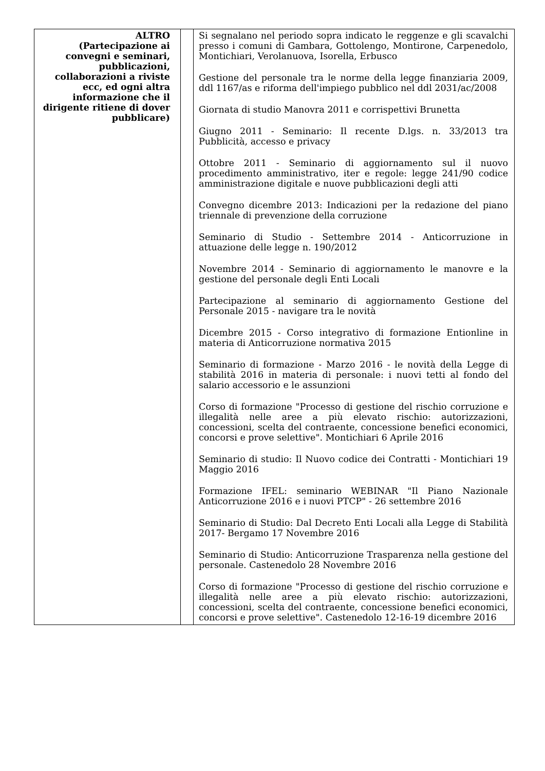| ALTRO (Partecipazione ai convegni e seminari, pubblicazioni, collaborazioni a riviste ecc, ed ogni altra informazione che il dirigente ritiene di dover pubblicare) | | Si segnalano nel periodo sopra indicato le reggenze e gli scavalchi presso i comuni di Gambara, Gottolengo, Montirone, Carpenedolo, Montichiari, Verolanuova, Isorella, Erbusco Gestione del personale tra le norme della legge finanziaria 2009, ddl 1167/as e riforma dell'impiego pubblico nel ddl 2031/ac/2008 Giornata di studio Manovra 2011 e corrispettivi Brunetta Giugno 2011 - Seminario: Il recente D.lgs. n. 33/2013 tra Pubblicità, accesso e privacy Ottobre 2011 - Seminario di aggiornamento sul il nuovo procedimento amministrativo, iter e regole: legge 241/90 codice amministrazione digitale e nuove pubblicazioni degli atti Convegno dicembre 2013: Indicazioni per la redazione del piano triennale di prevenzione della corruzione Seminario di Studio - Settembre 2014 - Anticorruzione in attuazione delle legge n. 190/2012 Novembre 2014 - Seminario di aggiornamento le manovre e la gestione del personale degli Enti Locali Partecipazione al seminario di aggiornamento Gestione del Personale 2015 - navigare tra le novità Dicembre 2015 - Corso integrativo di formazione Entionline in materia di Anticorruzione normativa 2015 Seminario di formazione - Marzo 2016 - le novità della Legge di stabilità 2016 in materia di personale: i nuovi tetti al fondo del salario accessorio e le assunzioni Corso di formazione "Processo di gestione del rischio corruzione e illegalità nelle aree a più elevato rischio: autorizzazioni, concessioni, scelta del contraente, concessione benefici economici, concorsi e prove selettive". Montichiari 6 Aprile 2016 Seminario di studio: Il Nuovo codice dei Contratti - Montichiari 19 Maggio 2016 Formazione IFEL: seminario WEBINAR "Il Piano Nazionale Anticorruzione 2016 e i nuovi PTCP" - 26 settembre 2016 Seminario di Studio: Dal Decreto Enti Locali alla Legge di Stabilità 2017- Bergamo 17 Novembre 2016 Seminario di Studio: Anticorruzione Trasparenza nella gestione del personale. Castenedolo 28 Novembre 2016 Corso di formazione "Processo di gestione del rischio corruzione e illegalità nelle aree a più elevato rischio: autorizzazioni, concessioni, scelta del contraente, concessione benefici economici, concorsi e prove selettive". Castenedolo 12-16-19 dicembre 2016 |